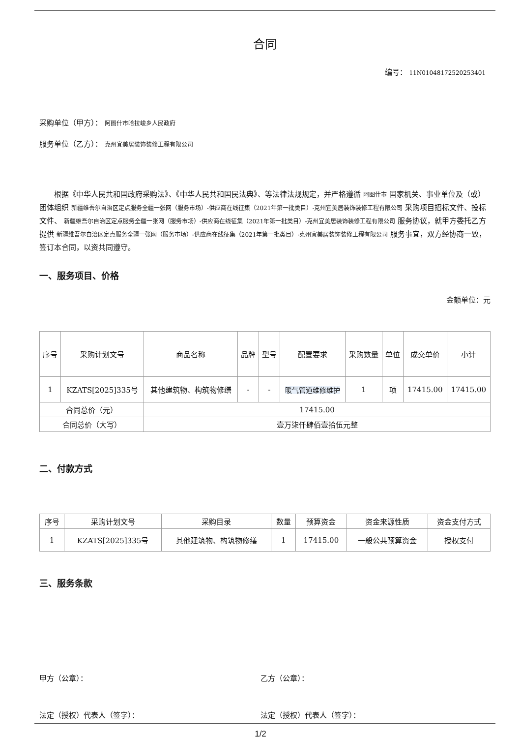合同
编号： 11N010481725202534​01
采购单位（甲方）： 阿图什市哈拉峻乡人民政府
服务单位（乙方）： 克州宜美居装饰装修工程有限公司
根据《中华人民共和国政府采购法》、《中华人民共和国民法典》、等法律法规规定，并严格遵循 阿图什市 国家机关、事业单位及（或）团体组织 新疆维吾尔自治区定点服务全疆一张网（服务市场）-供应商在线征集（2021年第一批类目）-克州宜美居装饰装修工程有限公司 采购项目招标文件、投标文件、 新疆维吾尔自治区定点服务全疆一张网（服务市场）-供应商在线征集（2021年第一批类目）-克州宜美居装饰装修工程有限公司 服务协议，就甲方委托乙方提供 新疆维吾尔自治区定点服务全疆一张网（服务市场）-供应商在线征集（2021年第一批类目）-克州宜美居装饰装修工程有限公司 服务事宜，双方经协商一致，签订本合同，以资共同遵守。
一、服务项目、价格
金额单位：元
| 序号 | 采购计划文号 | 商品名称 | 品牌 | 型号 | 配置要求 | 采购数量 | 单位 | 成交单价 | 小计 |
| --- | --- | --- | --- | --- | --- | --- | --- | --- | --- |
| 1 | KZATS[2025]335号 | 其他建筑物、构筑物修缮 | - | - | 暖气管道维修维护 | 1 | 项 | 17415.00 | 17415.00 |
| 合同总价（元） | | 17415.00 | | | | | | | |
| 合同总价（大写） | | 壹万柒仟肆佰壹拾伍元整 | | | | | | | |
二、付款方式
| 序号 | 采购计划文号 | 采购目录 | 数量 | 预算资金 | 资金来源性质 | 资金支付方式 |
| --- | --- | --- | --- | --- | --- | --- |
| 1 | KZATS[2025]335号 | 其他建筑物、构筑物修缮 | 1 | 17415.00 | 一般公共预算资金 | 授权支付 |
三、服务条款
甲方（公章）： 乙方（公章）：
法定（授权）代表人（签字）： 法定（授权）代表人（签字）：
1/2